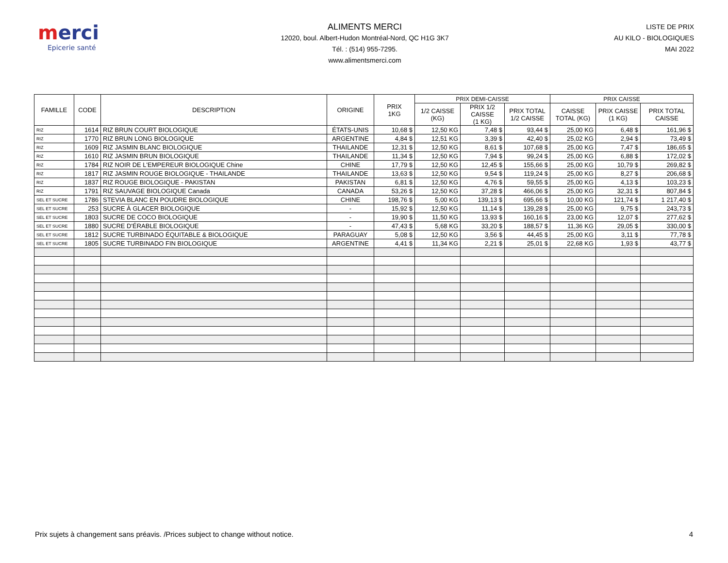merci
Epicerie santé
ALIMENTS MERCI
12020, boul. Albert-Hudon Montréal-Nord, QC H1G 3K7
Tél. : (514) 955-7295.
www.alimentsmerci.com
LISTE DE PRIX
AU KILO - BIOLOGIQUES
MAI 2022
| FAMILLE | CODE | DESCRIPTION | ORIGINE | PRIX 1KG | PRIX DEMI-CAISSE | | | PRIX CAISSE | | |
| --- | --- | --- | --- | --- | --- | --- | --- | --- | --- | --- |
| | | | | | 1/2 CAISSE (KG) | PRIX 1/2 CAISSE (1 KG) | PRIX TOTAL 1/2 CAISSE | CAISSE TOTAL (KG) | PRIX CAISSE (1 KG) | PRIX TOTAL CAISSE |
| RIZ | 1614 | RIZ BRUN COURT BIOLOGIQUE | ÉTATS-UNIS | 10,68 $ | 12,50 KG | 7,48 $ | 93,44 $ | 25,00 KG | 6,48 $ | 161,96 $ |
| RIZ | 1770 | RIZ BRUN LONG BIOLOGIQUE | ARGENTINE | 4,84 $ | 12,51 KG | 3,39 $ | 42,40 $ | 25,02 KG | 2,94 $ | 73,49 $ |
| RIZ | 1609 | RIZ JASMIN BLANC BIOLOGIQUE | THAILANDE | 12,31 $ | 12,50 KG | 8,61 $ | 107,68 $ | 25,00 KG | 7,47 $ | 186,65 $ |
| RIZ | 1610 | RIZ JASMIN BRUN BIOLOGIQUE | THAILANDE | 11,34 $ | 12,50 KG | 7,94 $ | 99,24 $ | 25,00 KG | 6,88 $ | 172,02 $ |
| RIZ | 1784 | RIZ NOIR DE L'EMPEREUR BIOLOGIQUE Chine | CHINE | 17,79 $ | 12,50 KG | 12,45 $ | 155,66 $ | 25,00 KG | 10,79 $ | 269,82 $ |
| RIZ | 1817 | RIZ JASMIN ROUGE BIOLOGIQUE - THAILANDE | THAILANDE | 13,63 $ | 12,50 KG | 9,54 $ | 119,24 $ | 25,00 KG | 8,27 $ | 206,68 $ |
| RIZ | 1837 | RIZ ROUGE BIOLOGIQUE - PAKISTAN | PAKISTAN | 6,81 $ | 12,50 KG | 4,76 $ | 59,55 $ | 25,00 KG | 4,13 $ | 103,23 $ |
| RIZ | 1791 | RIZ SAUVAGE BIOLOGIQUE Canada | CANADA | 53,26 $ | 12,50 KG | 37,28 $ | 466,06 $ | 25,00 KG | 32,31 $ | 807,84 $ |
| SEL ET SUCRE | 1786 | STEVIA BLANC EN POUDRE BIOLOGIQUE | CHINE | 198,76 $ | 5,00 KG | 139,13 $ | 695,66 $ | 10,00 KG | 121,74 $ | 1 217,40 $ |
| SEL ET SUCRE | 253 | SUCRE À GLACER BIOLOGIQUE | - | 15,92 $ | 12,50 KG | 11,14 $ | 139,28 $ | 25,00 KG | 9,75 $ | 243,73 $ |
| SEL ET SUCRE | 1803 | SUCRE DE COCO BIOLOGIQUE | - | 19,90 $ | 11,50 KG | 13,93 $ | 160,16 $ | 23,00 KG | 12,07 $ | 277,62 $ |
| SEL ET SUCRE | 1880 | SUCRE D'ÉRABLE BIOLOGIQUE | - | 47,43 $ | 5,68 KG | 33,20 $ | 188,57 $ | 11,36 KG | 29,05 $ | 330,00 $ |
| SEL ET SUCRE | 1812 | SUCRE TURBINADO ÉQUITABLE & BIOLOGIQUE | PARAGUAY | 5,08 $ | 12,50 KG | 3,56 $ | 44,45 $ | 25,00 KG | 3,11 $ | 77,78 $ |
| SEL ET SUCRE | 1805 | SUCRE TURBINADO FIN BIOLOGIQUE | ARGENTINE | 4,41 $ | 11,34 KG | 2,21 $ | 25,01 $ | 22,68 KG | 1,93 $ | 43,77 $ |
Prix sujets à changement sans préavis. /Prices subject to change without notice. 4